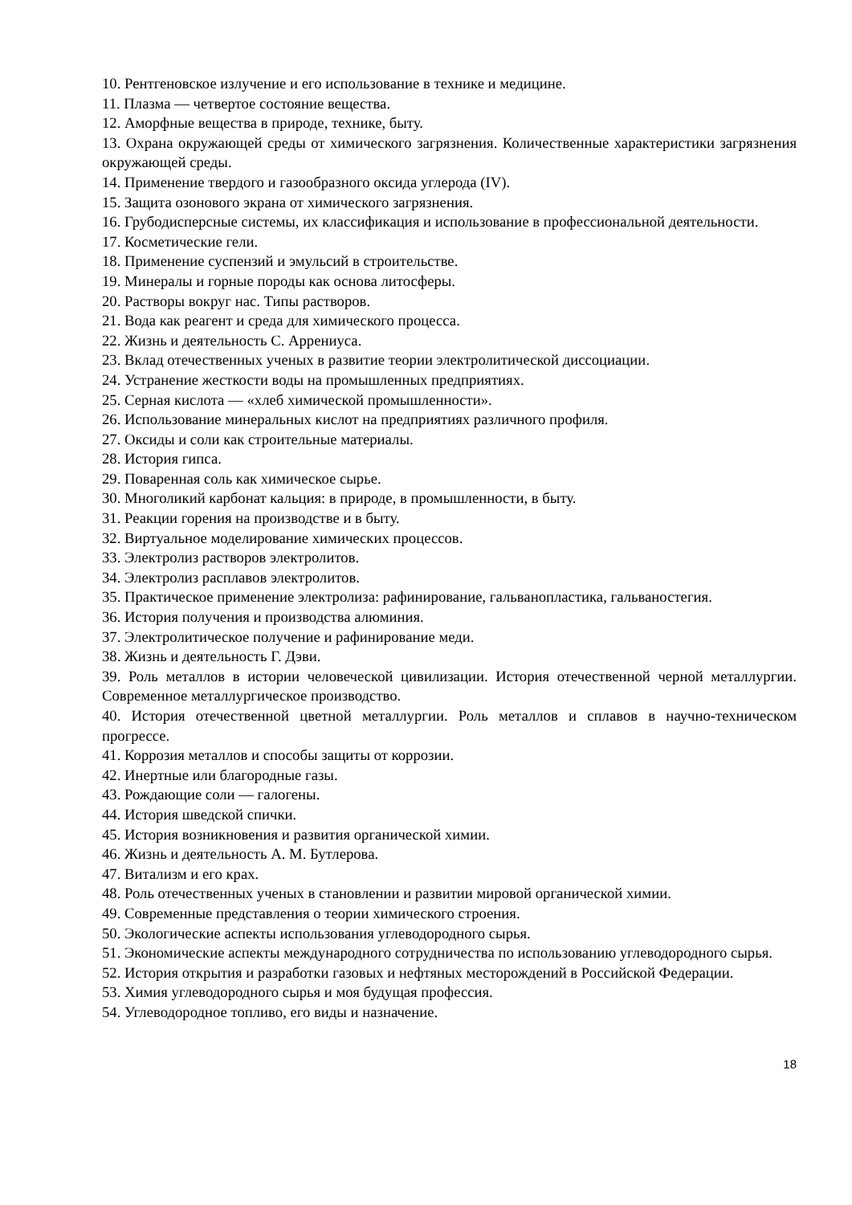10. Рентгеновское излучение и его использование в технике и медицине.
11. Плазма — четвертое состояние вещества.
12. Аморфные вещества в природе, технике, быту.
13. Охрана окружающей среды от химического загрязнения. Количественные характеристики загрязнения окружающей среды.
14. Применение твердого и газообразного оксида углерода (IV).
15. Защита озонового экрана от химического загрязнения.
16. Грубодисперсные системы, их классификация и использование в профессиональной деятельности.
17. Косметические гели.
18. Применение суспензий и эмульсий в строительстве.
19. Минералы и горные породы как основа литосферы.
20. Растворы вокруг нас. Типы растворов.
21. Вода как реагент и среда для химического процесса.
22. Жизнь и деятельность С. Аррениуса.
23. Вклад отечественных ученых в развитие теории электролитической диссоциации.
24. Устранение жесткости воды на промышленных предприятиях.
25. Серная кислота — «хлеб химической промышленности».
26. Использование минеральных кислот на предприятиях различного профиля.
27. Оксиды и соли как строительные материалы.
28. История гипса.
29. Поваренная соль как химическое сырье.
30. Многоликий карбонат кальция: в природе, в промышленности, в быту.
31. Реакции горения на производстве и в быту.
32. Виртуальное моделирование химических процессов.
33. Электролиз растворов электролитов.
34. Электролиз расплавов электролитов.
35. Практическое применение электролиза: рафинирование, гальванопластика, гальваностегия.
36. История получения и производства алюминия.
37. Электролитическое получение и рафинирование меди.
38. Жизнь и деятельность Г. Дэви.
39. Роль металлов в истории человеческой цивилизации. История отечественной черной металлургии. Современное металлургическое производство.
40. История отечественной цветной металлургии. Роль металлов и сплавов в научно-техническом прогрессе.
41. Коррозия металлов и способы защиты от коррозии.
42. Инертные или благородные газы.
43. Рождающие соли — галогены.
44. История шведской спички.
45. История возникновения и развития органической химии.
46. Жизнь и деятельность А. М. Бутлерова.
47. Витализм и его крах.
48. Роль отечественных ученых в становлении и развитии мировой органической химии.
49. Современные представления о теории химического строения.
50. Экологические аспекты использования углеводородного сырья.
51. Экономические аспекты международного сотрудничества по использованию углеводородного сырья.
52. История открытия и разработки газовых и нефтяных месторождений в Российской Федерации.
53. Химия углеводородного сырья и моя будущая профессия.
54. Углеводородное топливо, его виды и назначение.
18